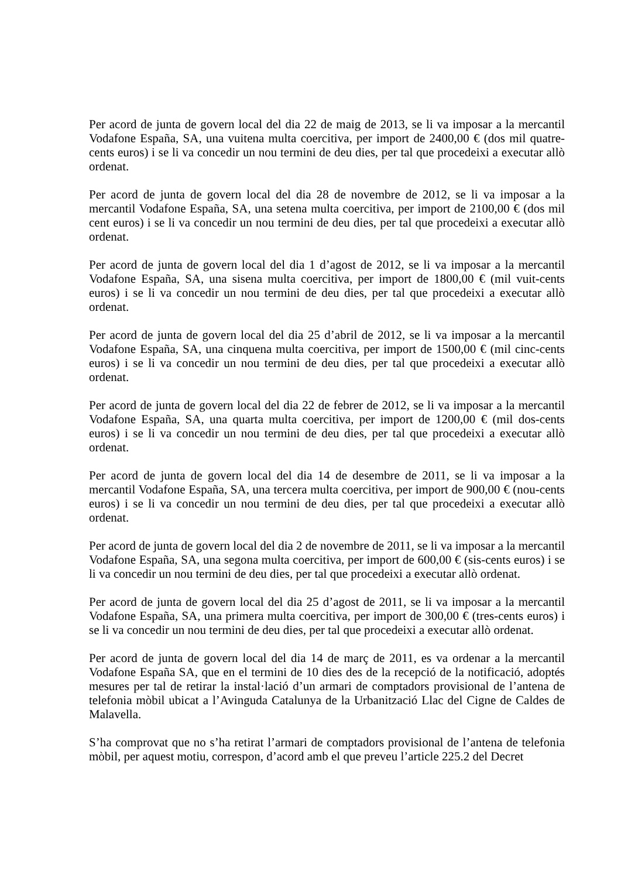Per acord de junta de govern local del dia 22 de maig de 2013, se li va imposar a la mercantil Vodafone España, SA, una vuitena multa coercitiva, per import de 2400,00 € (dos mil quatre-cents euros) i se li va concedir un nou termini de deu dies, per tal que procedeixi a executar allò ordenat.
Per acord de junta de govern local del dia 28 de novembre de 2012, se li va imposar a la mercantil Vodafone España, SA, una setena multa coercitiva, per import de 2100,00 € (dos mil cent euros) i se li va concedir un nou termini de deu dies, per tal que procedeixi a executar allò ordenat.
Per acord de junta de govern local del dia 1 d’agost de 2012, se li va imposar a la mercantil Vodafone España, SA, una sisena multa coercitiva, per import de 1800,00 € (mil vuit-cents euros) i se li va concedir un nou termini de deu dies, per tal que procedeixi a executar allò ordenat.
Per acord de junta de govern local del dia 25 d’abril de 2012, se li va imposar a la mercantil Vodafone España, SA, una cinquena multa coercitiva, per import de 1500,00 € (mil cinc-cents euros) i se li va concedir un nou termini de deu dies, per tal que procedeixi a executar allò ordenat.
Per acord de junta de govern local del dia 22 de febrer de 2012, se li va imposar a la mercantil Vodafone España, SA, una quarta multa coercitiva, per import de 1200,00 € (mil dos-cents euros) i se li va concedir un nou termini de deu dies, per tal que procedeixi a executar allò ordenat.
Per acord de junta de govern local del dia 14 de desembre de 2011, se li va imposar a la mercantil Vodafone España, SA, una tercera multa coercitiva, per import de 900,00 € (nou-cents euros) i se li va concedir un nou termini de deu dies, per tal que procedeixi a executar allò ordenat.
Per acord de junta de govern local del dia 2 de novembre de 2011, se li va imposar a la mercantil Vodafone España, SA, una segona multa coercitiva, per import de 600,00 € (sis-cents euros) i se li va concedir un nou termini de deu dies, per tal que procedeixi a executar allò ordenat.
Per acord de junta de govern local del dia 25 d’agost de 2011, se li va imposar a la mercantil Vodafone España, SA, una primera multa coercitiva, per import de 300,00 € (tres-cents euros) i se li va concedir un nou termini de deu dies, per tal que procedeixi a executar allò ordenat.
Per acord de junta de govern local del dia 14 de març de 2011, es va ordenar a la mercantil Vodafone España SA, que en el termini de 10 dies des de la recepció de la notificació, adoptés mesures per tal de retirar la instal·lació d’un armari de comptadors provisional de l’antena de telefonia mòbil ubicat a l’Avinguda Catalunya de la Urbanització Llac del Cigne de Caldes de Malavella.
S’ha comprovat que no s’ha retirat l’armari de comptadors provisional de l’antena de telefonia mòbil, per aquest motiu, correspon, d’acord amb el que preveu l’article 225.2 del Decret